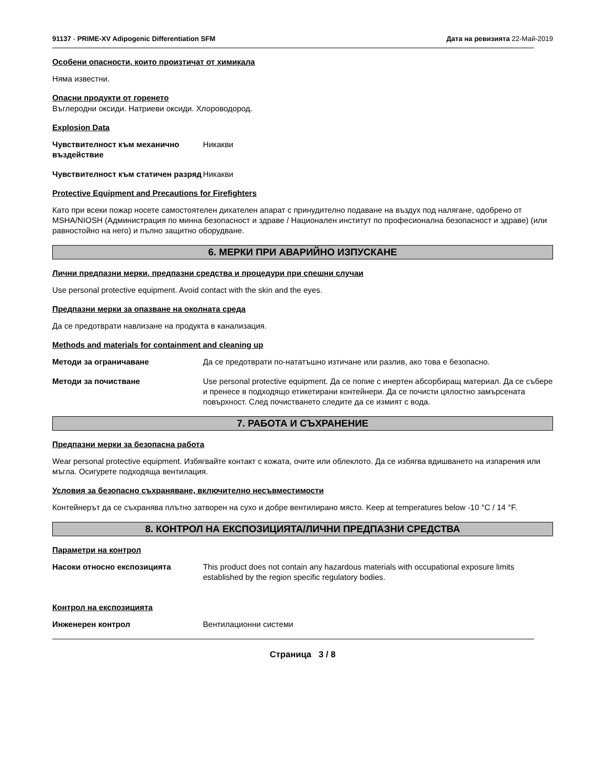91137 - PRIME-XV Adipogenic Differentiation SFM Дата на ревизията 22-Май-2019
Особени опасности, които произтичат от химикала
Няма известни.
Опасни продукти от горенето
Въглеродни оксиди. Натриеви оксиди. Хлороводород.
Explosion Data
Чувствителност към механично въздействие Никакви
Чувствителност към статичен разряд Никакви
Protective Equipment and Precautions for Firefighters
Като при всеки пожар носете самостоятелен дихателен апарат с принудително подаване на въздух под налягане, одобрено от MSHA/NIOSH (Администрация по минна безопасност и здраве / Национален институт по професионална безопасност и здраве) (или равностойно на него) и пълно защитно оборудване.
6. МЕРКИ ПРИ АВАРИЙНО ИЗПУСКАНЕ
Лични предпазни мерки, предпазни средства и процедури при спешни случаи
Use personal protective equipment. Avoid contact with the skin and the eyes.
Предпазни мерки за опазване на околната среда
Да се предотврати навлизане на продукта в канализация.
Methods and materials for containment and cleaning up
Методи за ограничаване Да се предотврати по-нататъшно изтичане или разлив, ако това е безопасно.
Методи за почистване Use personal protective equipment. Да се попие с инертен абсорбиращ материал. Да се събере и пренесе в подходящо етикетирани контейнери. Да се почисти цялостно замърсената повърхност. След почистването следите да се измият с вода.
7. РАБОТА И СЪХРАНЕНИЕ
Предпазни мерки за безопасна работа
Wear personal protective equipment. Избягвайте контакт с кожата, очите или облеклото. Да се избягва вдишването на изпарения или мъгла. Осигурете подходяща вентилация.
Условия за безопасно съхраняване, включително несъвместимости
Контейнерът да се съхранява плътно затворен на сухо и добре вентилирано място. Keep at temperatures below -10 °C / 14 °F.
8. КОНТРОЛ НА ЕКСПОЗИЦИЯТА/ЛИЧНИ ПРЕДПАЗНИ СРЕДСТВА
Параметри на контрол
Насоки относно експозицията This product does not contain any hazardous materials with occupational exposure limits established by the region specific regulatory bodies.
Контрол на експозицията
Инженерен контрол Вентилационни системи
Страница 3 / 8